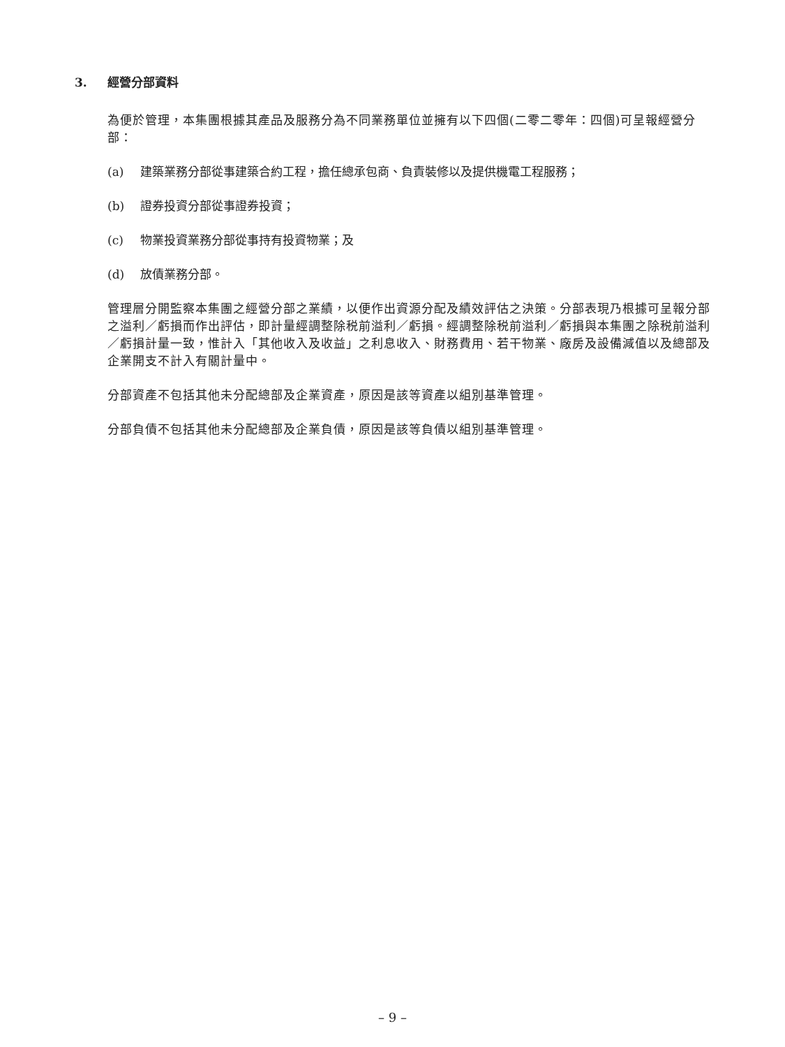3. 經營分部資料
為便於管理，本集團根據其產品及服務分為不同業務單位並擁有以下四個(二零二零年：四個)可呈報經營分部：
(a) 建築業務分部從事建築合約工程，擔任總承包商、負責裝修以及提供機電工程服務；
(b) 證券投資分部從事證券投資；
(c) 物業投資業務分部從事持有投資物業；及
(d) 放債業務分部。
管理層分開監察本集團之經營分部之業績，以便作出資源分配及績效評估之決策。分部表現乃根據可呈報分部之溢利／虧損而作出評估，即計量經調整除税前溢利／虧損。經調整除税前溢利／虧損與本集團之除税前溢利／虧損計量一致，惟計入「其他收入及收益」之利息收入、財務費用、若干物業、廠房及設備減值以及總部及企業開支不計入有關計量中。
分部資產不包括其他未分配總部及企業資產，原因是該等資產以組別基準管理。
分部負債不包括其他未分配總部及企業負債，原因是該等負債以組別基準管理。
– 9 –